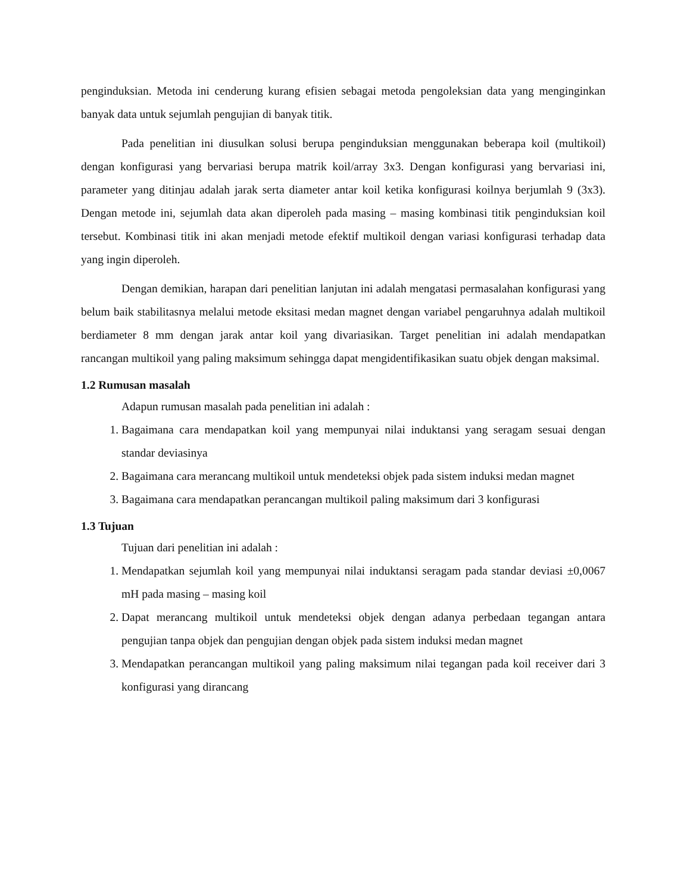penginduksian. Metoda ini cenderung kurang efisien sebagai metoda pengoleksian data yang menginginkan banyak data untuk sejumlah pengujian di banyak titik.
Pada penelitian ini diusulkan solusi berupa penginduksian menggunakan beberapa koil (multikoil) dengan konfigurasi yang bervariasi berupa matrik koil/array 3x3. Dengan konfigurasi yang bervariasi ini, parameter yang ditinjau adalah jarak serta diameter antar koil ketika konfigurasi koilnya berjumlah 9 (3x3). Dengan metode ini, sejumlah data akan diperoleh pada masing – masing kombinasi titik penginduksian koil tersebut. Kombinasi titik ini akan menjadi metode efektif multikoil dengan variasi konfigurasi terhadap data yang ingin diperoleh.
Dengan demikian, harapan dari penelitian lanjutan ini adalah mengatasi permasalahan konfigurasi yang belum baik stabilitasnya melalui metode eksitasi medan magnet dengan variabel pengaruhnya adalah multikoil berdiameter 8 mm dengan jarak antar koil yang divariasikan. Target penelitian ini adalah mendapatkan rancangan multikoil yang paling maksimum sehingga dapat mengidentifikasikan suatu objek dengan maksimal.
1.2 Rumusan masalah
Adapun rumusan masalah pada penelitian ini adalah :
1. Bagaimana cara mendapatkan koil yang mempunyai nilai induktansi yang seragam sesuai dengan standar deviasinya
2. Bagaimana cara merancang multikoil untuk mendeteksi objek pada sistem induksi medan magnet
3. Bagaimana cara mendapatkan perancangan multikoil paling maksimum dari 3 konfigurasi
1.3 Tujuan
Tujuan dari penelitian ini adalah :
1. Mendapatkan sejumlah koil yang mempunyai nilai induktansi seragam pada standar deviasi ±0,0067 mH pada masing – masing koil
2. Dapat merancang multikoil untuk mendeteksi objek dengan adanya perbedaan tegangan antara pengujian tanpa objek dan pengujian dengan objek pada sistem induksi medan magnet
3. Mendapatkan perancangan multikoil yang paling maksimum nilai tegangan pada koil receiver dari 3 konfigurasi yang dirancang